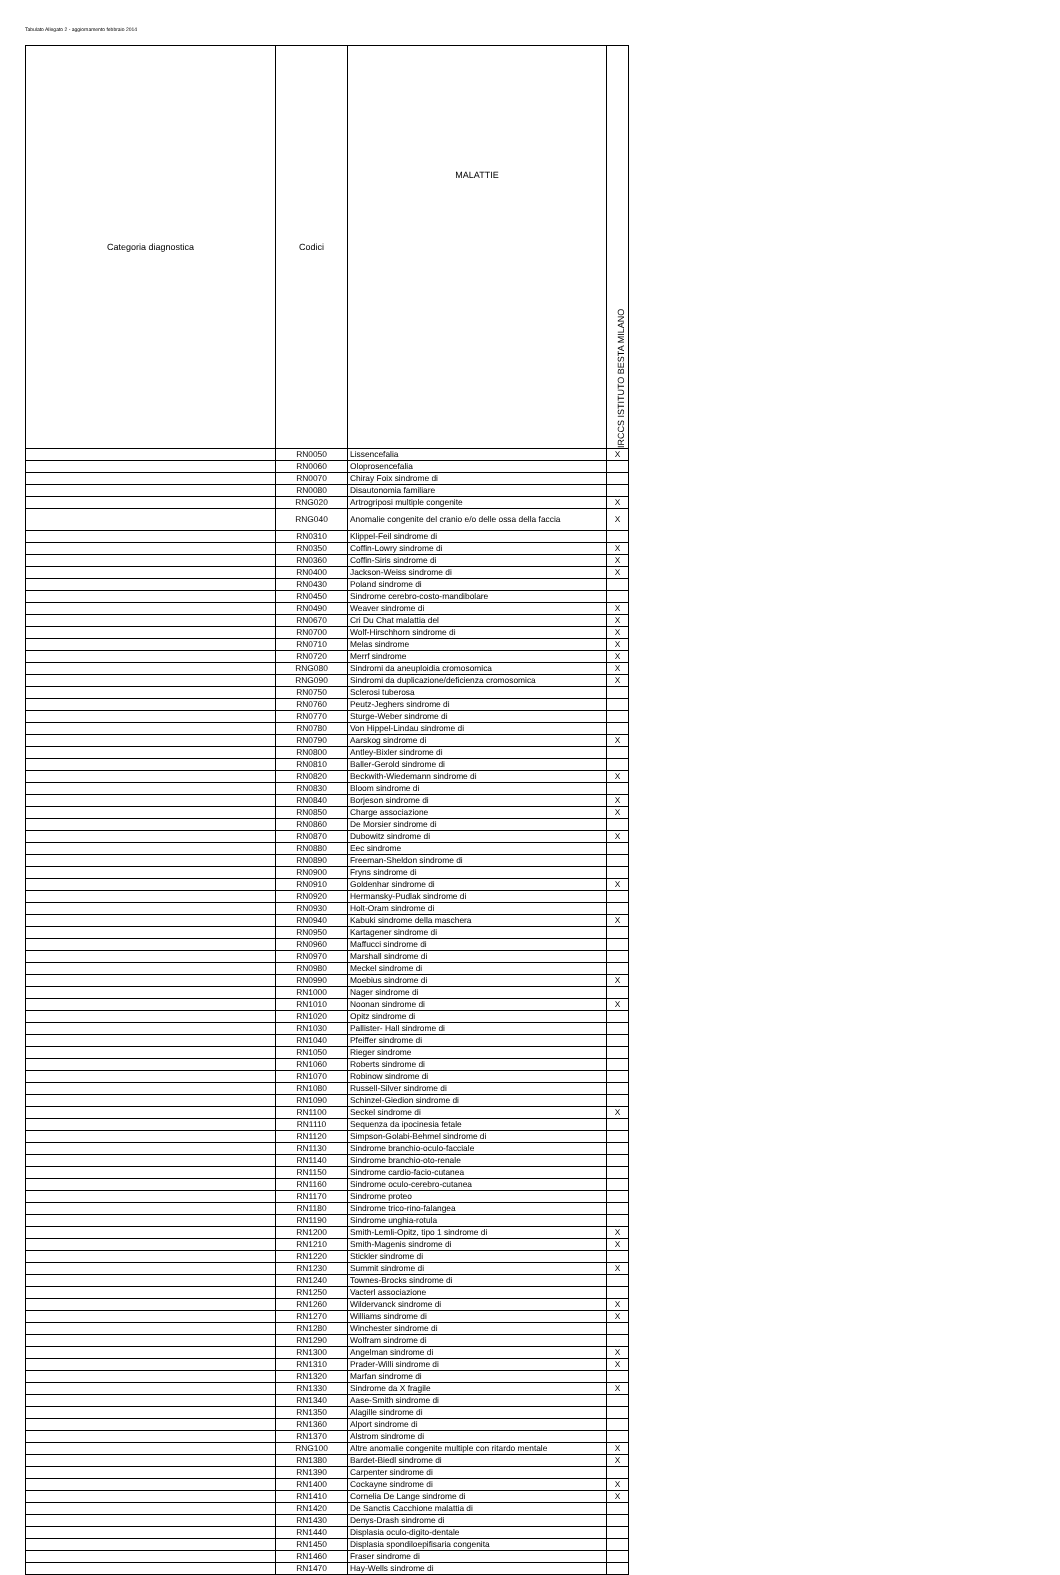Tabulato Allegato 2 - aggiornamento febbraio 2014
| Categoria diagnostica | Codici | MALATTIE | IRCCS ISTITUTO BESTA MILANO |
| --- | --- | --- | --- |
| | RN0050 | Lissencefalia | X |
| | RN0060 | Oloprosencefalia | |
| | RN0070 | Chiray Foix sindrome di | |
| | RN0080 | Disautonomia familiare | |
| | RNG020 | Artrogriposi multiple congenite | X |
| | RNG040 | Anomalie congenite del cranio e/o delle ossa della faccia | X |
| | RN0310 | Klippel-Feil sindrome di | |
| | RN0350 | Coffin-Lowry sindrome di | X |
| | RN0360 | Coffin-Siris sindrome di | X |
| | RN0400 | Jackson-Weiss sindrome di | X |
| | RN0430 | Poland sindrome di | |
| | RN0450 | Sindrome cerebro-costo-mandibolare | |
| | RN0490 | Weaver sindrome di | X |
| | RN0670 | Cri Du Chat malattia del | X |
| | RN0700 | Wolf-Hirschhorn sindrome di | X |
| | RN0710 | Melas sindrome | X |
| | RN0720 | Merrf sindrome | X |
| | RNG080 | Sindromi da aneuploidia cromosomica | X |
| | RNG090 | Sindromi da duplicazione/deficienza cromosomica | X |
| | RN0750 | Sclerosi tuberosa | |
| | RN0760 | Peutz-Jeghers sindrome di | |
| | RN0770 | Sturge-Weber sindrome di | |
| | RN0780 | Von Hippel-Lindau sindrome di | |
| | RN0790 | Aarskog sindrome di | X |
| | RN0800 | Antley-Bixler sindrome di | |
| | RN0810 | Baller-Gerold sindrome di | |
| | RN0820 | Beckwith-Wiedemann sindrome di | X |
| | RN0830 | Bloom sindrome di | |
| | RN0840 | Borjeson sindrome di | X |
| | RN0850 | Charge associazione | X |
| | RN0860 | De Morsier sindrome di | |
| | RN0870 | Dubowitz sindrome di | X |
| | RN0880 | Eec sindrome | |
| | RN0890 | Freeman-Sheldon sindrome di | |
| | RN0900 | Fryns sindrome di | |
| | RN0910 | Goldenhar sindrome di | X |
| | RN0920 | Hermansky-Pudlak sindrome di | |
| | RN0930 | Holt-Oram sindrome di | |
| | RN0940 | Kabuki sindrome della maschera | X |
| | RN0950 | Kartagener sindrome di | |
| | RN0960 | Maffucci sindrome di | |
| | RN0970 | Marshall sindrome di | |
| | RN0980 | Meckel sindrome di | |
| | RN0990 | Moebius sindrome di | X |
| | RN1000 | Nager sindrome di | |
| | RN1010 | Noonan sindrome di | X |
| | RN1020 | Opitz sindrome di | |
| | RN1030 | Pallister- Hall sindrome di | |
| | RN1040 | Pfeiffer sindrome di | |
| | RN1050 | Rieger sindrome | |
| | RN1060 | Roberts sindrome di | |
| | RN1070 | Robinow sindrome di | |
| | RN1080 | Russell-Silver sindrome di | |
| | RN1090 | Schinzel-Giedion sindrome di | |
| | RN1100 | Seckel sindrome di | X |
| | RN1110 | Sequenza da ipocinesia fetale | |
| | RN1120 | Simpson-Golabi-Behmel sindrome di | |
| | RN1130 | Sindrome branchio-oculo-facciale | |
| | RN1140 | Sindrome branchio-oto-renale | |
| | RN1150 | Sindrome cardio-facio-cutanea | |
| | RN1160 | Sindrome oculo-cerebro-cutanea | |
| | RN1170 | Sindrome proteo | |
| | RN1180 | Sindrome trico-rino-falangea | |
| | RN1190 | Sindrome unghia-rotula | |
| | RN1200 | Smith-Lemli-Opitz, tipo 1 sindrome di | X |
| | RN1210 | Smith-Magenis sindrome di | X |
| | RN1220 | Stickler sindrome di | |
| | RN1230 | Summit sindrome di | X |
| | RN1240 | Townes-Brocks sindrome di | |
| | RN1250 | Vacterl associazione | |
| | RN1260 | Wildervanck sindrome di | X |
| | RN1270 | Williams sindrome di | X |
| | RN1280 | Winchester sindrome di | |
| | RN1290 | Wolfram sindrome di | |
| | RN1300 | Angelman sindrome di | X |
| | RN1310 | Prader-Willi sindrome di | X |
| | RN1320 | Marfan sindrome di | |
| | RN1330 | Sindrome da X fragile | X |
| | RN1340 | Aase-Smith sindrome di | |
| | RN1350 | Alagille sindrome di | |
| | RN1360 | Alport sindrome di | |
| | RN1370 | Alstrom sindrome di | |
| | RNG100 | Altre anomalie congenite multiple con ritardo mentale | X |
| | RN1380 | Bardet-Biedl sindrome di | X |
| | RN1390 | Carpenter sindrome di | |
| | RN1400 | Cockayne sindrome di | X |
| | RN1410 | Cornelia De Lange sindrome di | X |
| | RN1420 | De Sanctis Cacchione malattia di | |
| | RN1430 | Denys-Drash sindrome di | |
| | RN1440 | Displasia oculo-digito-dentale | |
| | RN1450 | Displasia spondiloepifisaria congenita | |
| | RN1460 | Fraser sindrome di | |
| | RN1470 | Hay-Wells sindrome di | |